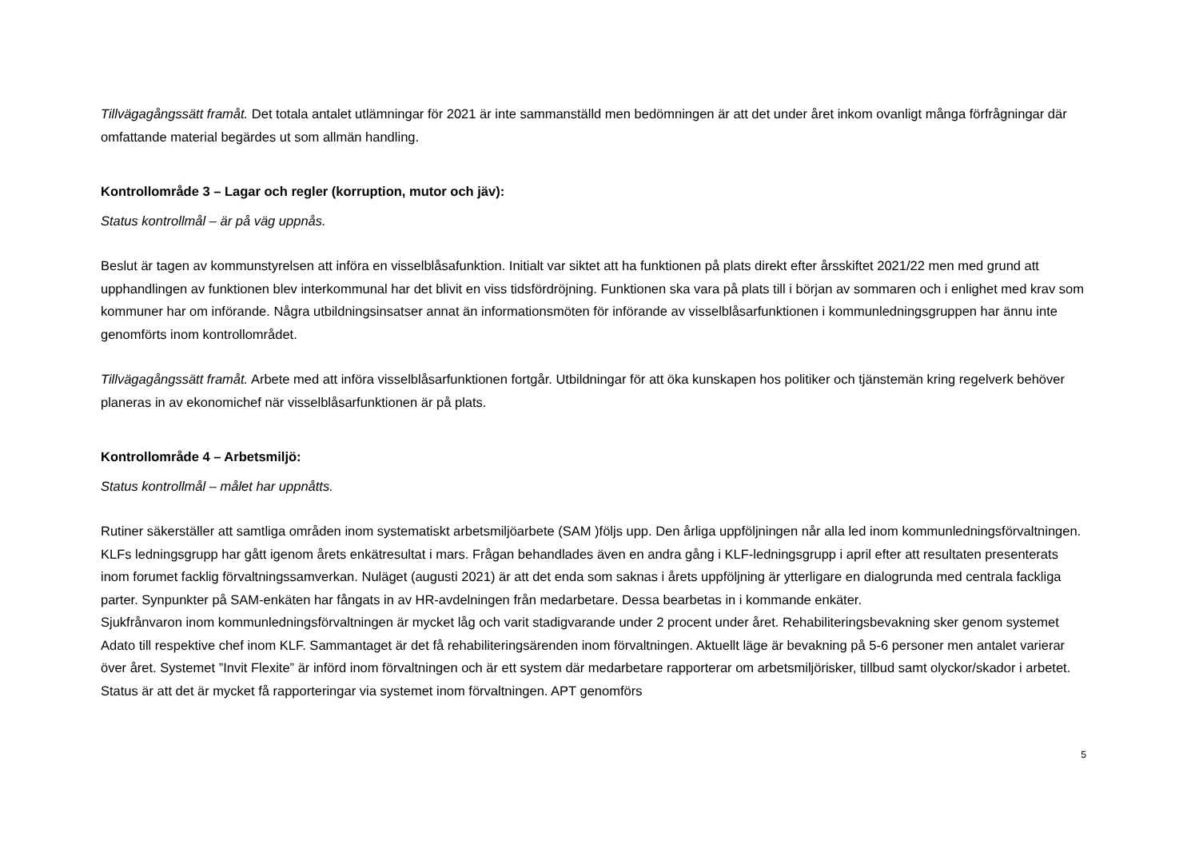Tillvägagångssätt framåt. Det totala antalet utlämningar för 2021 är inte sammanställd men bedömningen är att det under året inkom ovanligt många förfrågningar där omfattande material begärdes ut som allmän handling.
Kontrollområde 3 – Lagar och regler (korruption, mutor och jäv):
Status kontrollmål – är på väg uppnås.
Beslut är tagen av kommunstyrelsen att införa en visselblåsafunktion. Initialt var siktet att ha funktionen på plats direkt efter årsskiftet 2021/22 men med grund att upphandlingen av funktionen blev interkommunal har det blivit en viss tidsfördröjning. Funktionen ska vara på plats till i början av sommaren och i enlighet med krav som kommuner har om införande. Några utbildningsinsatser annat än informationsmöten för införande av visselblåsarfunktionen i kommunledningsgruppen har ännu inte genomförts inom kontrollområdet.
Tillvägagångssätt framåt. Arbete med att införa visselblåsarfunktionen fortgår. Utbildningar för att öka kunskapen hos politiker och tjänstemän kring regelverk behöver planeras in av ekonomichef när visselblåsarfunktionen är på plats.
Kontrollområde 4 – Arbetsmiljö:
Status kontrollmål – målet har uppnåtts.
Rutiner säkerställer att samtliga områden inom systematiskt arbetsmiljöarbete (SAM )följs upp. Den årliga uppföljningen når alla led inom kommunledningsförvaltningen. KLFs ledningsgrupp har gått igenom årets enkätresultat i mars. Frågan behandlades även en andra gång i KLF-ledningsgrupp i april efter att resultaten presenterats inom forumet facklig förvaltningssamverkan. Nuläget (augusti 2021) är att det enda som saknas i årets uppföljning är ytterligare en dialogrunda med centrala fackliga parter. Synpunkter på SAM-enkäten har fångats in av HR-avdelningen från medarbetare. Dessa bearbetas in i kommande enkäter.
Sjukfrånvaron inom kommunledningsförvaltningen är mycket låg och varit stadigvarande under 2 procent under året. Rehabiliteringsbevakning sker genom systemet Adato till respektive chef inom KLF. Sammantaget är det få rehabiliteringsärenden inom förvaltningen. Aktuellt läge är bevakning på 5-6 personer men antalet varierar över året. Systemet ”Invit Flexite” är införd inom förvaltningen och är ett system där medarbetare rapporterar om arbetsmiljörisker, tillbud samt olyckor/skador i arbetet. Status är att det är mycket få rapporteringar via systemet inom förvaltningen. APT genomförs
5